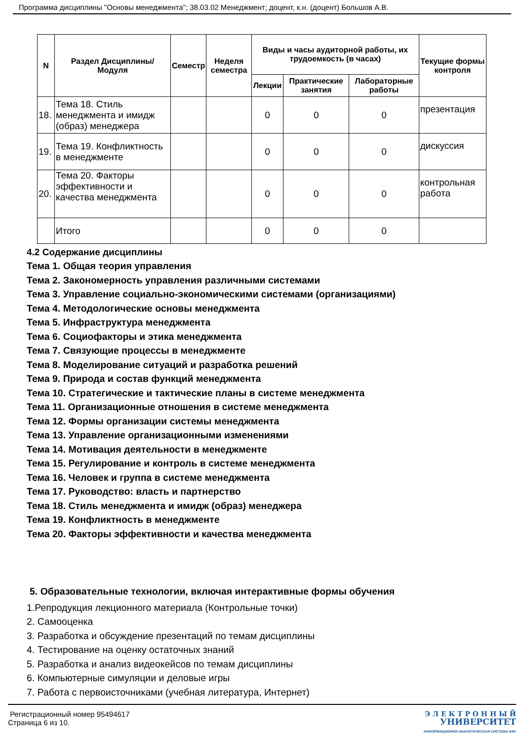Программа дисциплины "Основы менеджмента"; 38.03.02 Менеджмент; доцент, к.н. (доцент) Большов А.В.
| N | Раздел Дисциплины/ Модуля | Семестр | Неделя семестра | Виды и часы аудиторной работы, их трудоемкость (в часах) | | | Текущие формы контроля |
| --- | --- | --- | --- | --- | --- | --- | --- |
| | | | | Лекции | Практические занятия | Лабораторные работы | |
| 18. | Тема 18. Стиль менеджмента и имидж (образ) менеджера | | | 0 | 0 | 0 | презентация |
| 19. | Тема 19. Конфликтность в менеджменте | | | 0 | 0 | 0 | дискуссия |
| 20. | Тема 20. Факторы эффективности и качества менеджмента | | | 0 | 0 | 0 | контрольная работа |
| | Итого | | | 0 | 0 | 0 | |
4.2 Содержание дисциплины
Тема 1. Общая теория управления
Тема 2. Закономерность управления различными системами
Тема 3. Управление социально-экономическими системами (организациями)
Тема 4. Методологические основы менеджмента
Тема 5. Инфраструктура менеджмента
Тема 6. Социофакторы и этика менеджмента
Тема 7. Связующие процессы в менеджменте
Тема 8. Моделирование ситуаций и разработка решений
Тема 9. Природа и состав функций менеджмента
Тема 10. Стратегические и тактические планы в системе менеджмента
Тема 11. Организационные отношения в системе менеджмента
Тема 12. Формы организации системы менеджмента
Тема 13. Управление организационными изменениями
Тема 14. Мотивация деятельности в менеджменте
Тема 15. Регулирование и контроль в системе менеджмента
Тема 16. Человек и группа в системе менеджмента
Тема 17. Руководство: власть и партнерство
Тема 18. Стиль менеджмента и имидж (образ) менеджера
Тема 19. Конфликтность в менеджменте
Тема 20. Факторы эффективности и качества менеджмента
5. Образовательные технологии, включая интерактивные формы обучения
1.Репродукция лекционного материала (Контрольные точки)
2. Самооценка
3. Разработка и обсуждение презентаций по темам дисциплины
4. Тестирование на оценку остаточных знаний
5. Разработка и анализ видеокейсов по темам дисциплины
6. Компьютерные симуляции и деловые игры
7. Работа с первоисточниками (учебная литература, Интернет)
Регистрационный номер 95494617
Страница 6 из 10.
Э Л Е К Т Р О Н Н Ы Й
УНИВЕРСИТЕТ
ИНФОРМАЦИОННО-АНАЛИТИЧЕСКАЯ СИСТЕМА КФУ